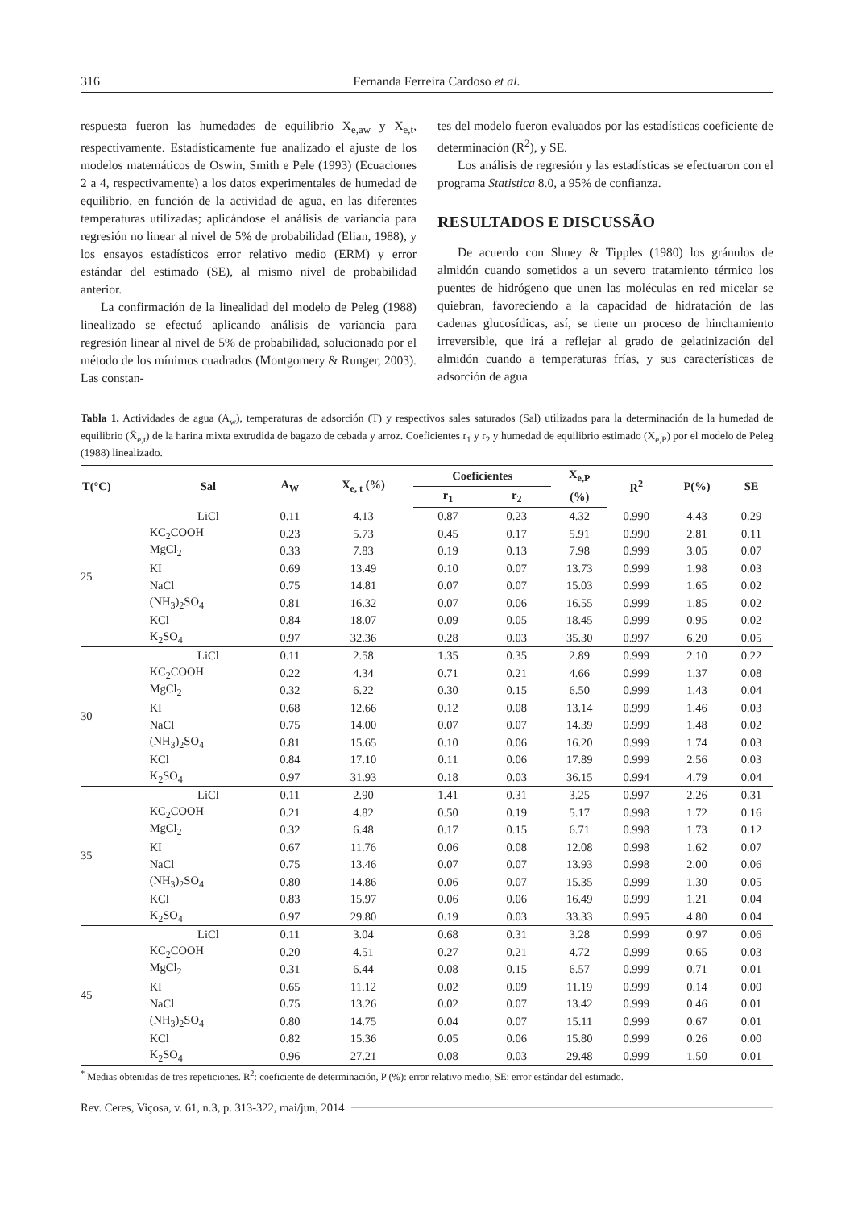316 Fernanda Ferreira Cardoso et al.
respuesta fueron las humedades de equilibrio X<sub>e,aw</sub> y X<sub>e,t</sub>, respectivamente. Estadísticamente fue analizado el ajuste de los modelos matemáticos de Oswin, Smith e Pele (1993) (Ecuaciones 2 a 4, respectivamente) a los datos experimentales de humedad de equilibrio, en función de la actividad de agua, en las diferentes temperaturas utilizadas; aplicándose el análisis de variancia para regresión no linear al nivel de 5% de probabilidad (Elian, 1988), y los ensayos estadísticos error relativo medio (ERM) y error estándar del estimado (SE), al mismo nivel de probabilidad anterior.
La confirmación de la linealidad del modelo de Peleg (1988) linealizado se efectuó aplicando análisis de variancia para regresión linear al nivel de 5% de probabilidad, solucionado por el método de los mínimos cuadrados (Montgomery & Runger, 2003). Las constan-
tes del modelo fueron evaluados por las estadísticas coeficiente de determinación (R<sup>2</sup>), y SE.
Los análisis de regresión y las estadísticas se efectuaron con el programa Statistica 8.0, a 95% de confianza.
RESULTADOS E DISCUSSÃO
De acuerdo con Shuey & Tipples (1980) los gránulos de almidón cuando sometidos a un severo tratamiento térmico los puentes de hidrógeno que unen las moléculas en red micelar se quiebran, favoreciendo a la capacidad de hidratación de las cadenas glucosídicas, así, se tiene un proceso de hinchamiento irreversible, que irá a reflejar al grado de gelatinización del almidón cuando a temperaturas frías, y sus características de adsorción de agua
Tabla 1. Actividades de agua (A<sub>w</sub>), temperaturas de adsorción (T) y respectivos sales saturados (Sal) utilizados para la determinación de la humedad de equilibrio (X̄<sub>e,t</sub>) de la harina mixta extrudida de bagazo de cebada y arroz. Coeficientes r<sub>1</sub> y r<sub>2</sub> y humedad de equilibrio estimado (X<sub>e,P</sub>) por el modelo de Peleg (1988) linealizado.
| T(°C) | Sal | A<sub>W</sub> | X̄<sub>e, t</sub> (%) | Coeficientes | | X<sub>e,P</sub> | R<sup>2</sup> | P(%) | SE |
| --- | --- | --- | --- | --- | --- | --- | --- | --- | --- |
| | | | | r<sub>1</sub> | r<sub>2</sub> | (%) | | | |
| 25 | LiCl | 0.11 | 4.13 | 0.87 | 0.23 | 4.32 | 0.990 | 4.43 | 0.29 |
| | KC<sub>2</sub>COOH | 0.23 | 5.73 | 0.45 | 0.17 | 5.91 | 0.990 | 2.81 | 0.11 |
| | MgCl<sub>2</sub> | 0.33 | 7.83 | 0.19 | 0.13 | 7.98 | 0.999 | 3.05 | 0.07 |
| | KI | 0.69 | 13.49 | 0.10 | 0.07 | 13.73 | 0.999 | 1.98 | 0.03 |
| | NaCl | 0.75 | 14.81 | 0.07 | 0.07 | 15.03 | 0.999 | 1.65 | 0.02 |
| | (NH<sub>3</sub>)<sub>2</sub>SO<sub>4</sub> | 0.81 | 16.32 | 0.07 | 0.06 | 16.55 | 0.999 | 1.85 | 0.02 |
| | KCl | 0.84 | 18.07 | 0.09 | 0.05 | 18.45 | 0.999 | 0.95 | 0.02 |
| | K<sub>2</sub>SO<sub>4</sub> | 0.97 | 32.36 | 0.28 | 0.03 | 35.30 | 0.997 | 6.20 | 0.05 |
| 30 | LiCl | 0.11 | 2.58 | 1.35 | 0.35 | 2.89 | 0.999 | 2.10 | 0.22 |
| | KC<sub>2</sub>COOH | 0.22 | 4.34 | 0.71 | 0.21 | 4.66 | 0.999 | 1.37 | 0.08 |
| | MgCl<sub>2</sub> | 0.32 | 6.22 | 0.30 | 0.15 | 6.50 | 0.999 | 1.43 | 0.04 |
| | KI | 0.68 | 12.66 | 0.12 | 0.08 | 13.14 | 0.999 | 1.46 | 0.03 |
| | NaCl | 0.75 | 14.00 | 0.07 | 0.07 | 14.39 | 0.999 | 1.48 | 0.02 |
| | (NH<sub>3</sub>)<sub>2</sub>SO<sub>4</sub> | 0.81 | 15.65 | 0.10 | 0.06 | 16.20 | 0.999 | 1.74 | 0.03 |
| | KCl | 0.84 | 17.10 | 0.11 | 0.06 | 17.89 | 0.999 | 2.56 | 0.03 |
| | K<sub>2</sub>SO<sub>4</sub> | 0.97 | 31.93 | 0.18 | 0.03 | 36.15 | 0.994 | 4.79 | 0.04 |
| 35 | LiCl | 0.11 | 2.90 | 1.41 | 0.31 | 3.25 | 0.997 | 2.26 | 0.31 |
| | KC<sub>2</sub>COOH | 0.21 | 4.82 | 0.50 | 0.19 | 5.17 | 0.998 | 1.72 | 0.16 |
| | MgCl<sub>2</sub> | 0.32 | 6.48 | 0.17 | 0.15 | 6.71 | 0.998 | 1.73 | 0.12 |
| | KI | 0.67 | 11.76 | 0.06 | 0.08 | 12.08 | 0.998 | 1.62 | 0.07 |
| | NaCl | 0.75 | 13.46 | 0.07 | 0.07 | 13.93 | 0.998 | 2.00 | 0.06 |
| | (NH<sub>3</sub>)<sub>2</sub>SO<sub>4</sub> | 0.80 | 14.86 | 0.06 | 0.07 | 15.35 | 0.999 | 1.30 | 0.05 |
| | KCl | 0.83 | 15.97 | 0.06 | 0.06 | 16.49 | 0.999 | 1.21 | 0.04 |
| | K<sub>2</sub>SO<sub>4</sub> | 0.97 | 29.80 | 0.19 | 0.03 | 33.33 | 0.995 | 4.80 | 0.04 |
| 45 | LiCl | 0.11 | 3.04 | 0.68 | 0.31 | 3.28 | 0.999 | 0.97 | 0.06 |
| | KC<sub>2</sub>COOH | 0.20 | 4.51 | 0.27 | 0.21 | 4.72 | 0.999 | 0.65 | 0.03 |
| | MgCl<sub>2</sub> | 0.31 | 6.44 | 0.08 | 0.15 | 6.57 | 0.999 | 0.71 | 0.01 |
| | KI | 0.65 | 11.12 | 0.02 | 0.09 | 11.19 | 0.999 | 0.14 | 0.00 |
| | NaCl | 0.75 | 13.26 | 0.02 | 0.07 | 13.42 | 0.999 | 0.46 | 0.01 |
| | (NH<sub>3</sub>)<sub>2</sub>SO<sub>4</sub> | 0.80 | 14.75 | 0.04 | 0.07 | 15.11 | 0.999 | 0.67 | 0.01 |
| | KCl | 0.82 | 15.36 | 0.05 | 0.06 | 15.80 | 0.999 | 0.26 | 0.00 |
| | K<sub>2</sub>SO<sub>4</sub> | 0.96 | 27.21 | 0.08 | 0.03 | 29.48 | 0.999 | 1.50 | 0.01 |
<sup>*</sup> Medias obtenidas de tres repeticiones. R<sup>2</sup>: coeficiente de determinación, P (%): error relativo medio, SE: error estándar del estimado.
Rev. Ceres, Viçosa, v. 61, n.3, p. 313-322, mai/jun, 2014